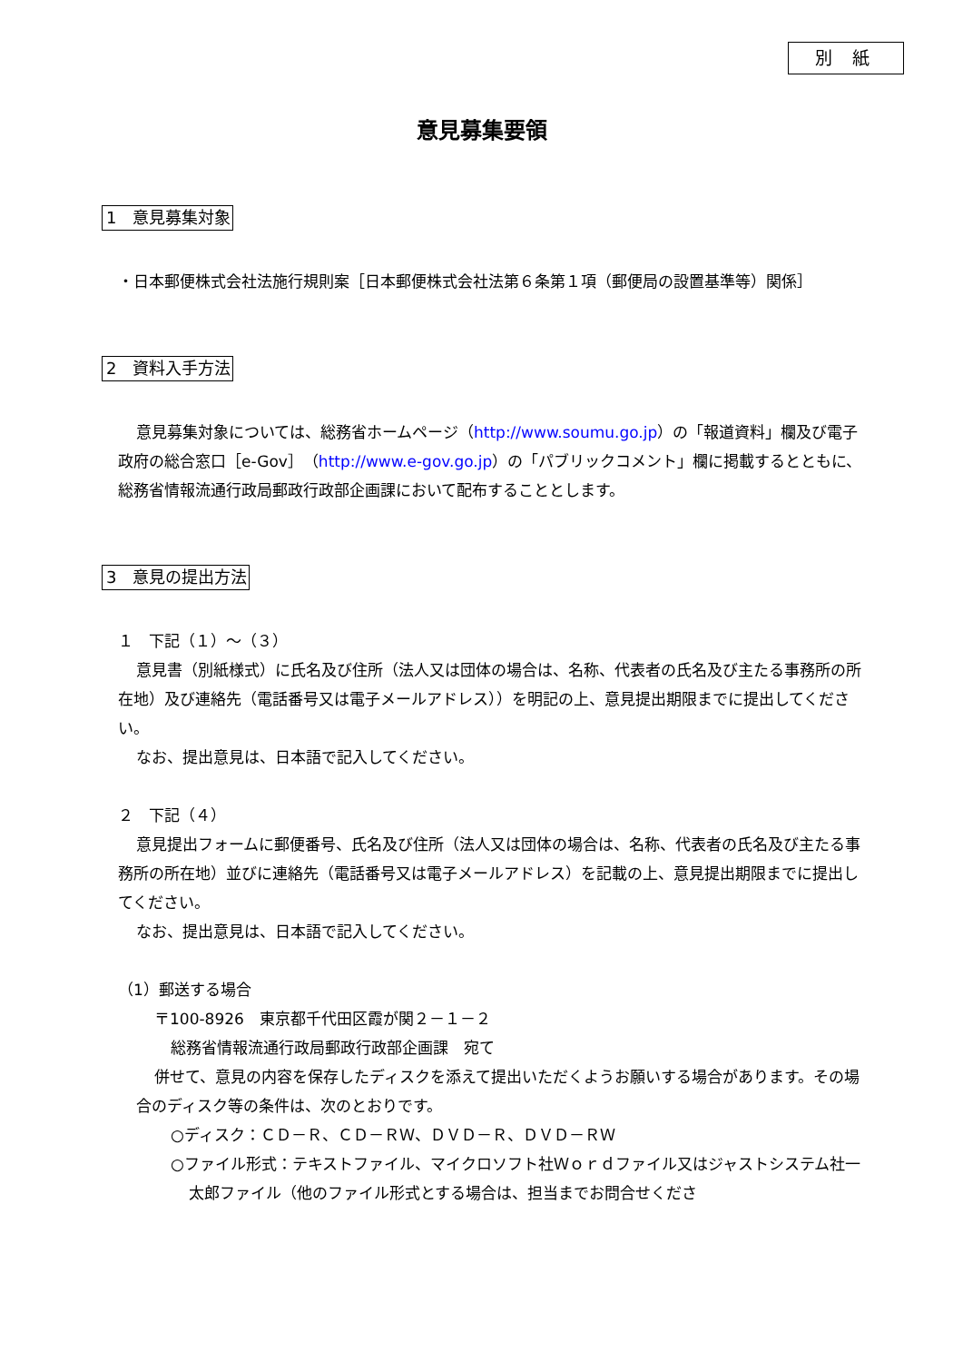別 紙
意見募集要領
1　意見募集対象
・日本郵便株式会社法施行規則案［日本郵便株式会社法第６条第１項（郵便局の設置基準等）関係］
2　資料入手方法
意見募集対象については、総務省ホームページ（http://www.soumu.go.jp）の「報道資料」欄及び電子政府の総合窓口［e-Gov］（http://www.e-gov.go.jp）の「パブリックコメント」欄に掲載するとともに、総務省情報流通行政局郵政行政部企画課において配布することとします。
3　意見の提出方法
１　下記（１）～（３）
意見書（別紙様式）に氏名及び住所（法人又は団体の場合は、名称、代表者の氏名及び主たる事務所の所在地）及び連絡先（電話番号又は電子メールアドレス））を明記の上、意見提出期限までに提出してください。
なお、提出意見は、日本語で記入してください。
２　下記（４）
意見提出フォームに郵便番号、氏名及び住所（法人又は団体の場合は、名称、代表者の氏名及び主たる事務所の所在地）並びに連絡先（電話番号又は電子メールアドレス）を記載の上、意見提出期限までに提出してください。
なお、提出意見は、日本語で記入してください。
（1）郵送する場合
〒100-8926　東京都千代田区霞が関２－１－２
総務省情報流通行政局郵政行政部企画課　宛て
併せて、意見の内容を保存したディスクを添えて提出いただくようお願いする場合があります。その場合のディスク等の条件は、次のとおりです。
○ディスク：ＣＤ－Ｒ、ＣＤ－ＲＷ、ＤＶＤ－Ｒ、ＤＶＤ－ＲＷ
○ファイル形式：テキストファイル、マイクロソフト社Ｗｏｒｄファイル又はジャストシステム社一太郎ファイル（他のファイル形式とする場合は、担当までお問合せくださ